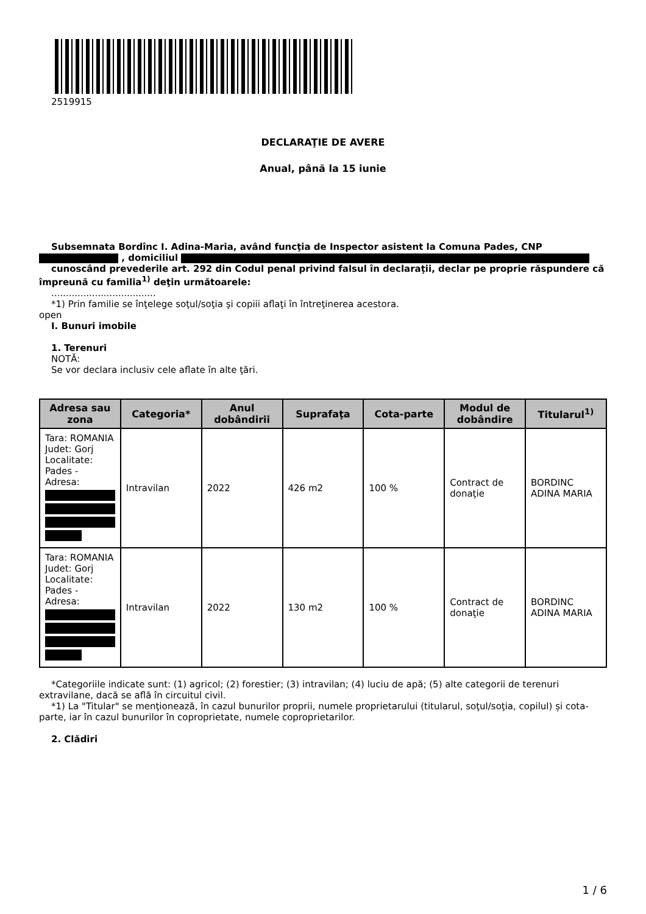2519915
DECLARAŢIE DE AVERE
Anual, până la 15 iunie
Subsemnata Bordînc I. Adina-Maria, având funcţia de Inspector asistent la Comuna Pades, CNP , domiciliul
cunoscând prevederile art. 292 din Codul penal privind falsul în declaraţii, declar pe proprie răspundere că împreună cu familia<sup>1)</sup> deţin următoarele:
....................................
*1) Prin familie se înţelege soţul/soţia şi copiii aflaţi în întreţinerea acestora.
open
I. Bunuri imobile
1. Terenuri
NOTĂ:
Se vor declara inclusiv cele aflate în alte ţări.
| Adresa sau zona | Categoria* | Anul dobândirii | Suprafaţa | Cota-parte | Modul de dobândire | Titularul<sup>1)</sup> |
| --- | --- | --- | --- | --- | --- | --- |
| Tara: ROMANIA Judet: Gorj Localitate: Pades - Adresa: | Intravilan | 2022 | 426 m2 | 100 % | Contract de donaţie | BORDINC ADINA MARIA |
| Tara: ROMANIA Judet: Gorj Localitate: Pades - Adresa: | Intravilan | 2022 | 130 m2 | 100 % | Contract de donaţie | BORDINC ADINA MARIA |
*Categoriile indicate sunt: (1) agricol; (2) forestier; (3) intravilan; (4) luciu de apă; (5) alte categorii de terenuri extravilane, dacă se află în circuitul civil.
*1) La "Titular" se menţionează, în cazul bunurilor proprii, numele proprietarului (titularul, soţul/soţia, copilul) și cota-parte, iar în cazul bunurilor în coproprietate, numele coproprietarilor.
2. Clădiri
1 / 6